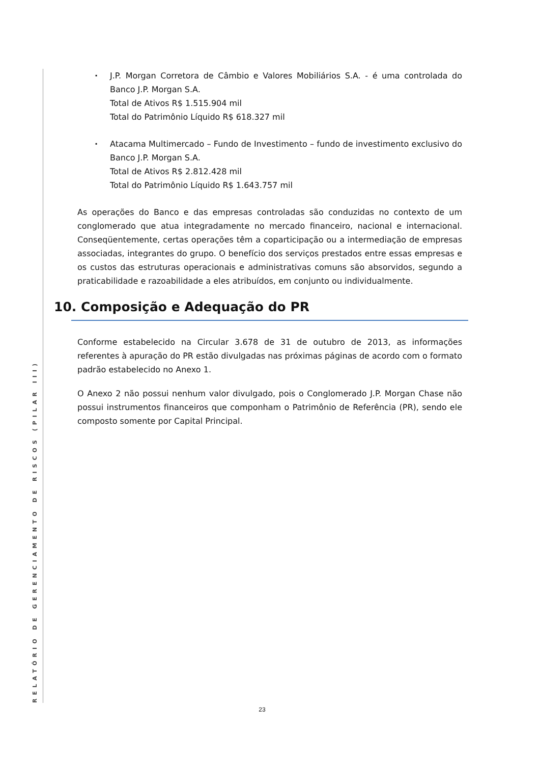RELATÓRIO DE GERENCIAMENTO DE RISCOS (PILAR III)
· J.P. Morgan Corretora de Câmbio e Valores Mobiliários S.A. - é uma controlada do Banco J.P. Morgan S.A.
Total de Ativos R$ 1.515.904 mil
Total do Patrimônio Líquido R$ 618.327 mil
· Atacama Multimercado – Fundo de Investimento – fundo de investimento exclusivo do Banco J.P. Morgan S.A.
Total de Ativos R$ 2.812.428 mil
Total do Patrimônio Líquido R$ 1.643.757 mil
As operações do Banco e das empresas controladas são conduzidas no contexto de um conglomerado que atua integradamente no mercado financeiro, nacional e internacional. Conseqüentemente, certas operações têm a coparticipação ou a intermediação de empresas associadas, integrantes do grupo. O benefício dos serviços prestados entre essas empresas e os custos das estruturas operacionais e administrativas comuns são absorvidos, segundo a praticabilidade e razoabilidade a eles atribuídos, em conjunto ou individualmente.
10. Composição e Adequação do PR
Conforme estabelecido na Circular 3.678 de 31 de outubro de 2013, as informações referentes à apuração do PR estão divulgadas nas próximas páginas de acordo com o formato padrão estabelecido no Anexo 1.
O Anexo 2 não possui nenhum valor divulgado, pois o Conglomerado J.P. Morgan Chase não possui instrumentos financeiros que componham o Patrimônio de Referência (PR), sendo ele composto somente por Capital Principal.
23